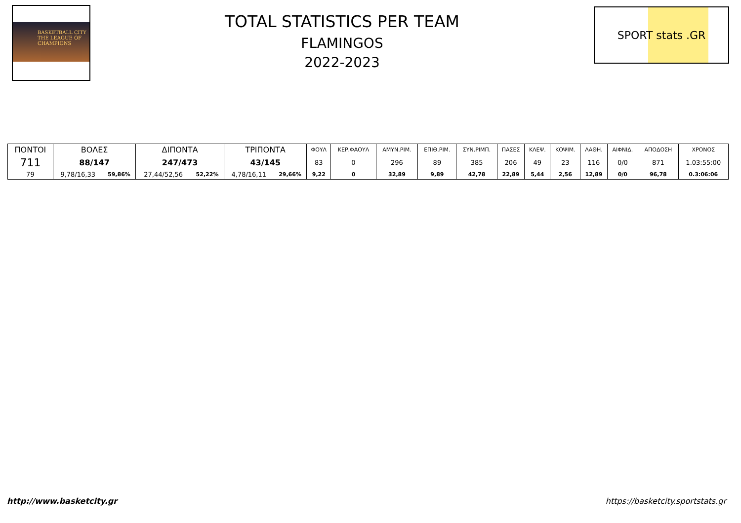BASKETBALL CITY
THE LEAGUE OF
CHAMPIONS
TOTAL STATISTICS PER TEAM
FLAMINGOS
2022-2023
SPORT stats .GR
| ΠΟΝΤΟΙ | ΒΟΛΕΣ | | ΔΙΠΟΝΤΑ | | ΤΡΙΠΟΝΤΑ | | ΦΟΥΛ | ΚΕΡ.ΦΑΟΥΛ | ΑΜΥΝ.ΡΙΜ. | ΕΠΙΘ.ΡΙΜ. | ΣΥΝ.ΡΙΜΠ. | ΠΑΣΕΣ | ΚΛΕΨ. | ΚΟΨΙΜ. | ΛΑΘΗ. | ΑΙΦΝΙΔ. | ΑΠΟΔΟΣΗ | ΧΡΟΝΟΣ |
| --- | --- | --- | --- | --- | --- | --- | --- | --- | --- | --- | --- | --- | --- | --- | --- | --- | --- | --- |
| 711 | 88/147 | | 247/473 | | 43/145 | | 83 | 0 | 296 | 89 | 385 | 206 | 49 | 23 | 116 | 0/0 | 871 | 1.03:55:00 |
| 79 | 9,78/16,33 | 59,86% | 27,44/52,56 | 52,22% | 4,78/16,11 | 29,66% | 9,22 | 0 | 32,89 | 9,89 | 42,78 | 22,89 | 5,44 | 2,56 | 12,89 | 0/0 | 96,78 | 0.3:06:06 |
http://www.basketcity.gr
https://basketcity.sportstats.gr